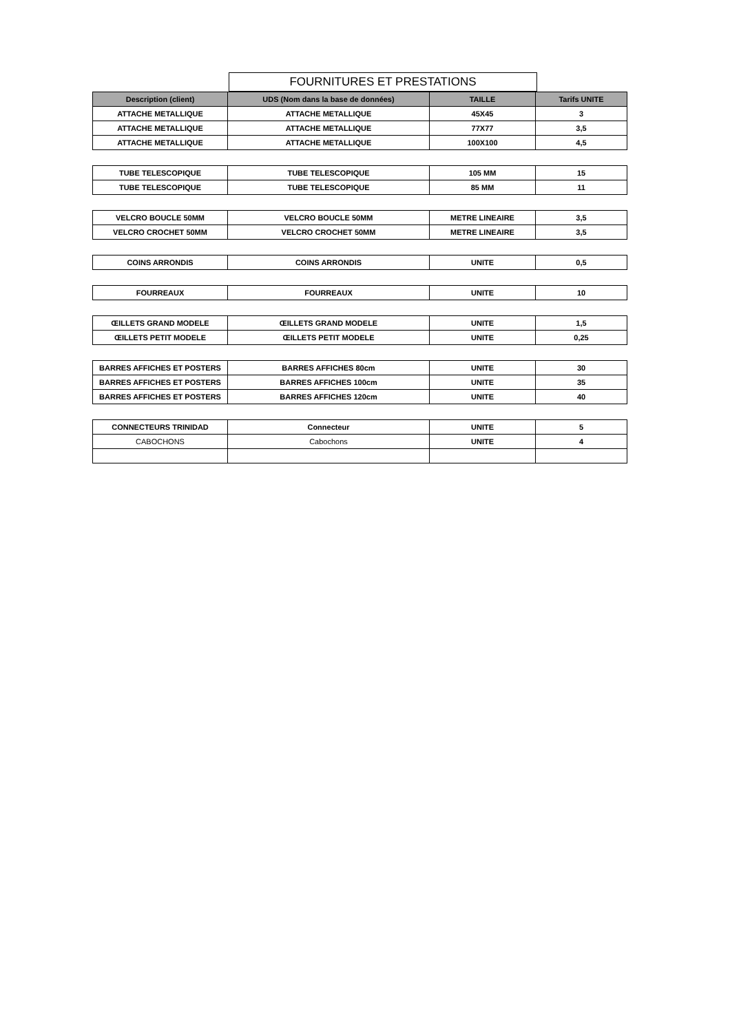FOURNITURES ET PRESTATIONS
| Description (client) | UDS (Nom dans la base de données) | TAILLE | Tarifs UNITE |
| --- | --- | --- | --- |
| ATTACHE METALLIQUE | ATTACHE METALLIQUE | 45X45 | 3 |
| ATTACHE METALLIQUE | ATTACHE METALLIQUE | 77X77 | 3,5 |
| ATTACHE METALLIQUE | ATTACHE METALLIQUE | 100X100 | 4,5 |
| TUBE TELESCOPIQUE | TUBE TELESCOPIQUE | 105 MM | 15 |
| TUBE TELESCOPIQUE | TUBE TELESCOPIQUE | 85 MM | 11 |
| VELCRO BOUCLE 50MM | VELCRO BOUCLE 50MM | METRE LINEAIRE | 3,5 |
| VELCRO CROCHET 50MM | VELCRO CROCHET 50MM | METRE LINEAIRE | 3,5 |
| COINS ARRONDIS | COINS ARRONDIS | UNITE | 0,5 |
| FOURREAUX | FOURREAUX | UNITE | 10 |
| ŒILLETS GRAND MODELE | ŒILLETS GRAND MODELE | UNITE | 1,5 |
| ŒILLETS PETIT MODELE | ŒILLETS PETIT MODELE | UNITE | 0,25 |
| BARRES AFFICHES ET POSTERS | BARRES AFFICHES 80cm | UNITE | 30 |
| BARRES AFFICHES ET POSTERS | BARRES AFFICHES 100cm | UNITE | 35 |
| BARRES AFFICHES ET POSTERS | BARRES AFFICHES 120cm | UNITE | 40 |
| CONNECTEURS TRINIDAD | Connecteur | UNITE | 5 |
| CABOCHONS | Cabochons | UNITE | 4 |